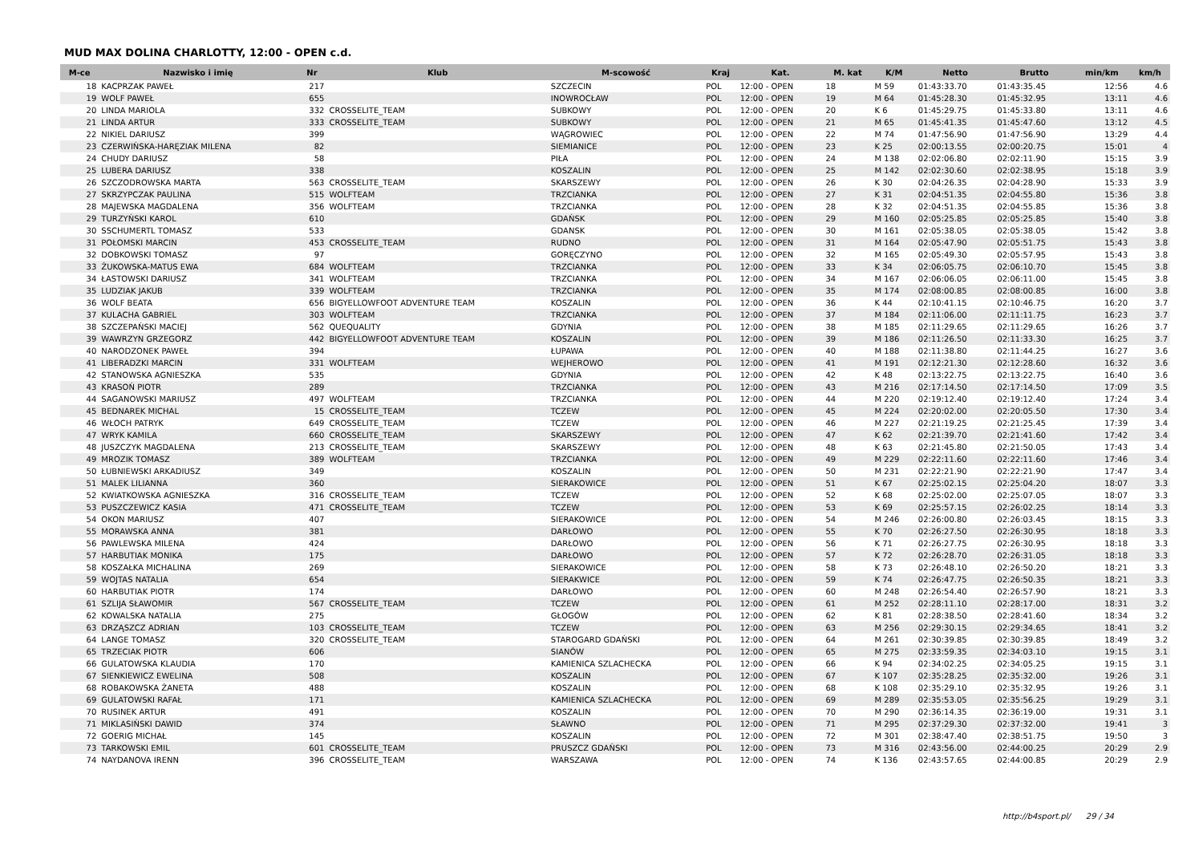MUD MAX DOLINA CHARLOTTY, 12:00 - OPEN c.d.
| M-ce | Nazwisko i imię | Nr | Klub | M-scowość | Kraj | Kat. | M. kat | K/M | Netto | Brutto | min/km | km/h |
| --- | --- | --- | --- | --- | --- | --- | --- | --- | --- | --- | --- | --- |
| 18 | KACPRZAK PAWEŁ | 217 | | SZCZECIN | POL | 12:00 - OPEN | 18 | M 59 | 01:43:33.70 | 01:43:35.45 | 12:56 | 4.6 |
| 19 | WOLF PAWEŁ | 655 | | INOWROCŁAW | POL | 12:00 - OPEN | 19 | M 64 | 01:45:28.30 | 01:45:32.95 | 13:11 | 4.6 |
| 20 | LINDA MARIOLA | 332 | CROSSELITE_TEAM | SUBKOWY | POL | 12:00 - OPEN | 20 | K 6 | 01:45:29.75 | 01:45:33.80 | 13:11 | 4.6 |
| 21 | LINDA ARTUR | 333 | CROSSELITE_TEAM | SUBKOWY | POL | 12:00 - OPEN | 21 | M 65 | 01:45:41.35 | 01:45:47.60 | 13:12 | 4.5 |
| 22 | NIKIEL DARIUSZ | 399 | | WĄGROWIEC | POL | 12:00 - OPEN | 22 | M 74 | 01:47:56.90 | 01:47:56.90 | 13:29 | 4.4 |
| 23 | CZERWIŃSKA-HARĘZIAK MILENA | 82 | | SIEMIANICE | POL | 12:00 - OPEN | 23 | K 25 | 02:00:13.55 | 02:00:20.75 | 15:01 | 4 |
| 24 | CHUDY DARIUSZ | 58 | | PIŁA | POL | 12:00 - OPEN | 24 | M 138 | 02:02:06.80 | 02:02:11.90 | 15:15 | 3.9 |
| 25 | LUBERA DARIUSZ | 338 | | KOSZALIN | POL | 12:00 - OPEN | 25 | M 142 | 02:02:30.60 | 02:02:38.95 | 15:18 | 3.9 |
| 26 | SZCZODROWSKA MARTA | 563 | CROSSELITE_TEAM | SKARSZEWY | POL | 12:00 - OPEN | 26 | K 30 | 02:04:26.35 | 02:04:28.90 | 15:33 | 3.9 |
| 27 | SKRZYPCZAK PAULINA | 515 | WOLFTEAM | TRZCIANKA | POL | 12:00 - OPEN | 27 | K 31 | 02:04:51.35 | 02:04:55.80 | 15:36 | 3.8 |
| 28 | MAJEWSKA MAGDALENA | 356 | WOLFTEAM | TRZCIANKA | POL | 12:00 - OPEN | 28 | K 32 | 02:04:51.35 | 02:04:55.85 | 15:36 | 3.8 |
| 29 | TURZYŃSKI KAROL | 610 | | GDAŃSK | POL | 12:00 - OPEN | 29 | M 160 | 02:05:25.85 | 02:05:25.85 | 15:40 | 3.8 |
| 30 | SSCHUMERTL TOMASZ | 533 | | GDANSK | POL | 12:00 - OPEN | 30 | M 161 | 02:05:38.05 | 02:05:38.05 | 15:42 | 3.8 |
| 31 | POŁOMSKI MARCIN | 453 | CROSSELITE_TEAM | RUDNO | POL | 12:00 - OPEN | 31 | M 164 | 02:05:47.90 | 02:05:51.75 | 15:43 | 3.8 |
| 32 | DOBKOWSKI TOMASZ | 97 | | GORĘCZYNO | POL | 12:00 - OPEN | 32 | M 165 | 02:05:49.30 | 02:05:57.95 | 15:43 | 3.8 |
| 33 | ŻUKOWSKA-MATUS EWA | 684 | WOLFTEAM | TRZCIANKA | POL | 12:00 - OPEN | 33 | K 34 | 02:06:05.75 | 02:06:10.70 | 15:45 | 3.8 |
| 34 | ŁASTOWSKI DARIUSZ | 341 | WOLFTEAM | TRZCIANKA | POL | 12:00 - OPEN | 34 | M 167 | 02:06:06.05 | 02:06:11.00 | 15:45 | 3.8 |
| 35 | LUDZIAK JAKUB | 339 | WOLFTEAM | TRZCIANKA | POL | 12:00 - OPEN | 35 | M 174 | 02:08:00.85 | 02:08:00.85 | 16:00 | 3.8 |
| 36 | WOLF BEATA | 656 | BIGYELLOWFOOT ADVENTURE TEAM | KOSZALIN | POL | 12:00 - OPEN | 36 | K 44 | 02:10:41.15 | 02:10:46.75 | 16:20 | 3.7 |
| 37 | KULACHA GABRIEL | 303 | WOLFTEAM | TRZCIANKA | POL | 12:00 - OPEN | 37 | M 184 | 02:11:06.00 | 02:11:11.75 | 16:23 | 3.7 |
| 38 | SZCZEPAŃSKI MACIEJ | 562 | QUEQUALITY | GDYNIA | POL | 12:00 - OPEN | 38 | M 185 | 02:11:29.65 | 02:11:29.65 | 16:26 | 3.7 |
| 39 | WAWRZYN GRZEGORZ | 442 | BIGYELLOWFOOT ADVENTURE TEAM | KOSZALIN | POL | 12:00 - OPEN | 39 | M 186 | 02:11:26.50 | 02:11:33.30 | 16:25 | 3.7 |
| 40 | NARODZONEK PAWEŁ | 394 | | ŁUPAWA | POL | 12:00 - OPEN | 40 | M 188 | 02:11:38.80 | 02:11:44.25 | 16:27 | 3.6 |
| 41 | LIBERADZKI MARCIN | 331 | WOLFTEAM | WEJHEROWO | POL | 12:00 - OPEN | 41 | M 191 | 02:12:21.30 | 02:12:28.60 | 16:32 | 3.6 |
| 42 | STANOWSKA AGNIESZKA | 535 | | GDYNIA | POL | 12:00 - OPEN | 42 | K 48 | 02:13:22.75 | 02:13:22.75 | 16:40 | 3.6 |
| 43 | KRASOŃ PIOTR | 289 | | TRZCIANKA | POL | 12:00 - OPEN | 43 | M 216 | 02:17:14.50 | 02:17:14.50 | 17:09 | 3.5 |
| 44 | SAGANOWSKI MARIUSZ | 497 | WOLFTEAM | TRZCIANKA | POL | 12:00 - OPEN | 44 | M 220 | 02:19:12.40 | 02:19:12.40 | 17:24 | 3.4 |
| 45 | BEDNAREK MICHAL | 15 | CROSSELITE_TEAM | TCZEW | POL | 12:00 - OPEN | 45 | M 224 | 02:20:02.00 | 02:20:05.50 | 17:30 | 3.4 |
| 46 | WŁOCH PATRYK | 649 | CROSSELITE_TEAM | TCZEW | POL | 12:00 - OPEN | 46 | M 227 | 02:21:19.25 | 02:21:25.45 | 17:39 | 3.4 |
| 47 | WRYK KAMILA | 660 | CROSSELITE_TEAM | SKARSZEWY | POL | 12:00 - OPEN | 47 | K 62 | 02:21:39.70 | 02:21:41.60 | 17:42 | 3.4 |
| 48 | JUSZCZYK MAGDALENA | 213 | CROSSELITE_TEAM | SKARSZEWY | POL | 12:00 - OPEN | 48 | K 63 | 02:21:45.80 | 02:21:50.05 | 17:43 | 3.4 |
| 49 | MROZIK TOMASZ | 389 | WOLFTEAM | TRZCIANKA | POL | 12:00 - OPEN | 49 | M 229 | 02:22:11.60 | 02:22:11.60 | 17:46 | 3.4 |
| 50 | ŁUBNIEWSKI ARKADIUSZ | 349 | | KOSZALIN | POL | 12:00 - OPEN | 50 | M 231 | 02:22:21.90 | 02:22:21.90 | 17:47 | 3.4 |
| 51 | MALEK LILIANNA | 360 | | SIERAKOWICE | POL | 12:00 - OPEN | 51 | K 67 | 02:25:02.15 | 02:25:04.20 | 18:07 | 3.3 |
| 52 | KWIATKOWSKA AGNIESZKA | 316 | CROSSELITE_TEAM | TCZEW | POL | 12:00 - OPEN | 52 | K 68 | 02:25:02.00 | 02:25:07.05 | 18:07 | 3.3 |
| 53 | PUSZCZEWICZ KASIA | 471 | CROSSELITE_TEAM | TCZEW | POL | 12:00 - OPEN | 53 | K 69 | 02:25:57.15 | 02:26:02.25 | 18:14 | 3.3 |
| 54 | OKON MARIUSZ | 407 | | SIERAKOWICE | POL | 12:00 - OPEN | 54 | M 246 | 02:26:00.80 | 02:26:03.45 | 18:15 | 3.3 |
| 55 | MORAWSKA ANNA | 381 | | DARŁOWO | POL | 12:00 - OPEN | 55 | K 70 | 02:26:27.50 | 02:26:30.95 | 18:18 | 3.3 |
| 56 | PAWLEWSKA MILENA | 424 | | DARŁOWO | POL | 12:00 - OPEN | 56 | K 71 | 02:26:27.75 | 02:26:30.95 | 18:18 | 3.3 |
| 57 | HARBUTIAK MONIKA | 175 | | DARŁOWO | POL | 12:00 - OPEN | 57 | K 72 | 02:26:28.70 | 02:26:31.05 | 18:18 | 3.3 |
| 58 | KOSZAŁKA MICHALINA | 269 | | SIERAKOWICE | POL | 12:00 - OPEN | 58 | K 73 | 02:26:48.10 | 02:26:50.20 | 18:21 | 3.3 |
| 59 | WOJTAS NATALIA | 654 | | SIERAKWICE | POL | 12:00 - OPEN | 59 | K 74 | 02:26:47.75 | 02:26:50.35 | 18:21 | 3.3 |
| 60 | HARBUTIAK PIOTR | 174 | | DARŁOWO | POL | 12:00 - OPEN | 60 | M 248 | 02:26:54.40 | 02:26:57.90 | 18:21 | 3.3 |
| 61 | SZLIJA SŁAWOMIR | 567 | CROSSELITE_TEAM | TCZEW | POL | 12:00 - OPEN | 61 | M 252 | 02:28:11.10 | 02:28:17.00 | 18:31 | 3.2 |
| 62 | KOWALSKA NATALIA | 275 | | GŁOGÓW | POL | 12:00 - OPEN | 62 | K 81 | 02:28:38.50 | 02:28:41.60 | 18:34 | 3.2 |
| 63 | DRZĄSZCZ ADRIAN | 103 | CROSSELITE_TEAM | TCZEW | POL | 12:00 - OPEN | 63 | M 256 | 02:29:30.15 | 02:29:34.65 | 18:41 | 3.2 |
| 64 | LANGE TOMASZ | 320 | CROSSELITE_TEAM | STAROGARD GDAŃSKI | POL | 12:00 - OPEN | 64 | M 261 | 02:30:39.85 | 02:30:39.85 | 18:49 | 3.2 |
| 65 | TRZECIAK PIOTR | 606 | | SIANÓW | POL | 12:00 - OPEN | 65 | M 275 | 02:33:59.35 | 02:34:03.10 | 19:15 | 3.1 |
| 66 | GULATOWSKA KLAUDIA | 170 | | KAMIENICA SZLACHECKA | POL | 12:00 - OPEN | 66 | K 94 | 02:34:02.25 | 02:34:05.25 | 19:15 | 3.1 |
| 67 | SIENKIEWICZ EWELINA | 508 | | KOSZALIN | POL | 12:00 - OPEN | 67 | K 107 | 02:35:28.25 | 02:35:32.00 | 19:26 | 3.1 |
| 68 | ROBAKOWSKA ŻANETA | 488 | | KOSZALIN | POL | 12:00 - OPEN | 68 | K 108 | 02:35:29.10 | 02:35:32.95 | 19:26 | 3.1 |
| 69 | GULATOWSKI RAFAŁ | 171 | | KAMIENICA SZLACHECKA | POL | 12:00 - OPEN | 69 | M 289 | 02:35:53.05 | 02:35:56.25 | 19:29 | 3.1 |
| 70 | RUSINEK ARTUR | 491 | | KOSZALIN | POL | 12:00 - OPEN | 70 | M 290 | 02:36:14.35 | 02:36:19.00 | 19:31 | 3.1 |
| 71 | MIKLASIŃSKI DAWID | 374 | | SŁAWNO | POL | 12:00 - OPEN | 71 | M 295 | 02:37:29.30 | 02:37:32.00 | 19:41 | 3 |
| 72 | GOERIG MICHAŁ | 145 | | KOSZALIN | POL | 12:00 - OPEN | 72 | M 301 | 02:38:47.40 | 02:38:51.75 | 19:50 | 3 |
| 73 | TARKOWSKI EMIL | 601 | CROSSELITE_TEAM | PRUSZCZ GDAŃSKI | POL | 12:00 - OPEN | 73 | M 316 | 02:43:56.00 | 02:44:00.25 | 20:29 | 2.9 |
| 74 | NAYDANOVA IRENN | 396 | CROSSELITE_TEAM | WARSZAWA | POL | 12:00 - OPEN | 74 | K 136 | 02:43:57.65 | 02:44:00.85 | 20:29 | 2.9 |
http://b4sport.pl/ 29 / 34